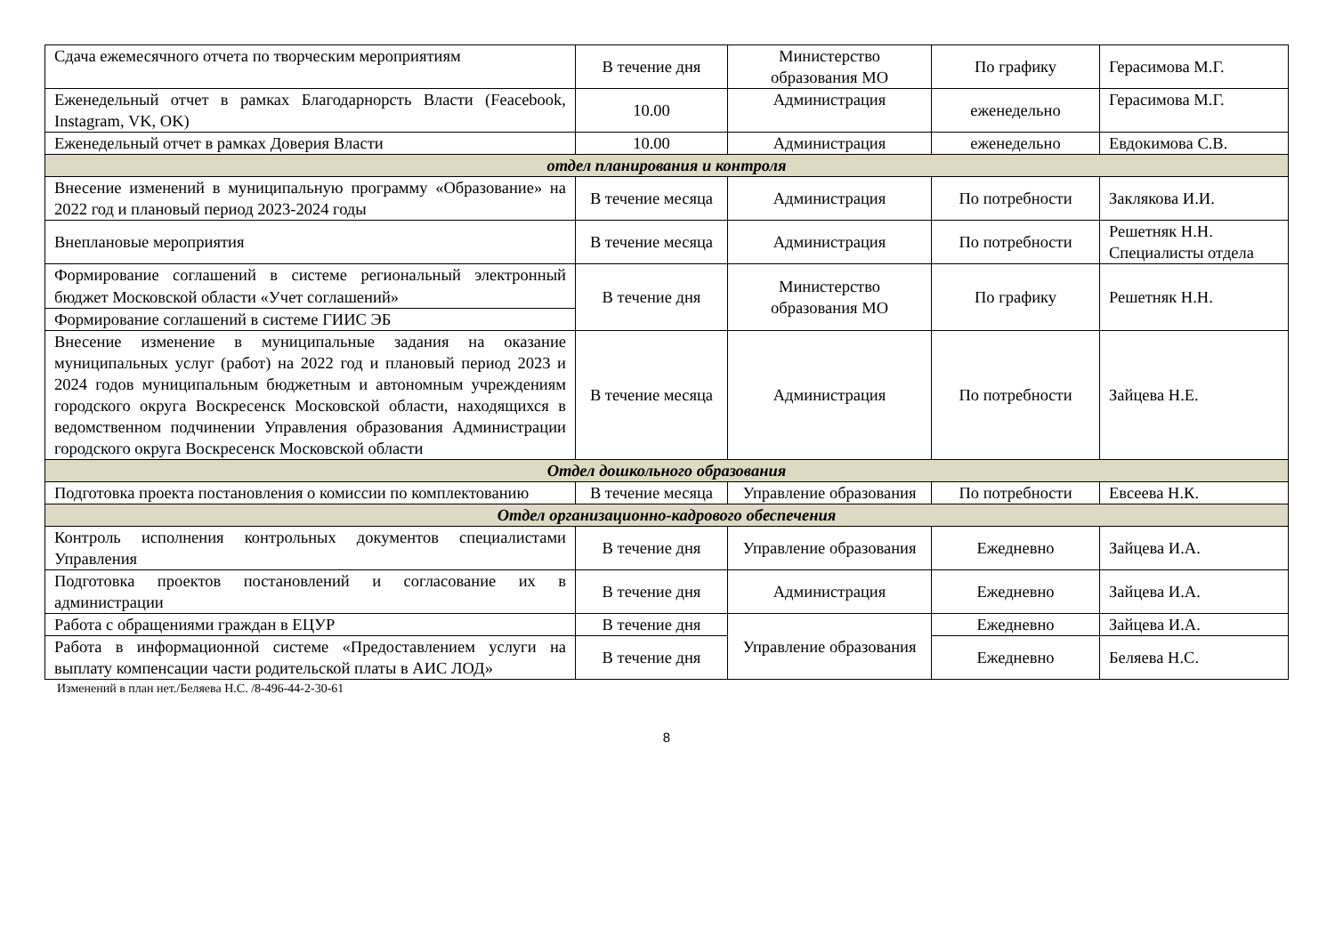| Сдача ежемесячного отчета по творческим мероприятиям | В течение дня | Министерство образования МО | По графику | Герасимова М.Г. |
| Еженедельный отчет в рамках Благодарнорсть Власти (Feacebook, Instagram, VK, OK) | 10.00 | Администрация | еженедельно | Герасимова М.Г. |
| Еженедельный отчет в рамках Доверия Власти | 10.00 | Администрация | еженедельно | Евдокимова С.В. |
| отдел планирования и контроля | | | | |
| Внесение изменений в муниципальную программу «Образование» на 2022 год и плановый период 2023-2024 годы | В течение месяца | Администрация | По потребности | Заклякова И.И. |
| Внеплановые мероприятия | В течение месяца | Администрация | По потребности | Решетняк Н.Н. Специалисты отдела |
| Формирование соглашений в системе региональный электронный бюджет Московской области «Учет соглашений» | В течение дня | Министерство образования МО | По графику | Решетняк Н.Н. |
| Формирование соглашений в системе ГИИС ЭБ | | | | |
| Внесение изменение в муниципальные задания на оказание муниципальных услуг (работ) на 2022 год и плановый период 2023 и 2024 годов муниципальным бюджетным и автономным учреждениям городского округа Воскресенск Московской области, находящихся в ведомственном подчинении Управления образования Администрации городского округа Воскресенск Московской области | В течение месяца | Администрация | По потребности | Зайцева Н.Е. |
| Отдел дошкольного образования | | | | |
| Подготовка проекта постановления о комиссии по комплектованию | В течение месяца | Управление образования | По потребности | Евсеева Н.К. |
| Отдел организационно-кадрового обеспечения | | | | |
| Контроль исполнения контрольных документов специалистами Управления | В течение дня | Управление образования | Ежедневно | Зайцева И.А. |
| Подготовка проектов постановлений и согласование их в администрации | В течение дня | Администрация | Ежедневно | Зайцева И.А. |
| Работа с обращениями граждан в ЕЦУР | В течение дня | Управление образования | Ежедневно | Зайцева И.А. |
| Работа в информационной системе «Предоставлением услуги на выплату компенсации части родительской платы в АИС ЛОД» | В течение дня | | Ежедневно | Беляева Н.С. |
Изменений в план нет./Беляева Н.С. /8-496-44-2-30-61
8